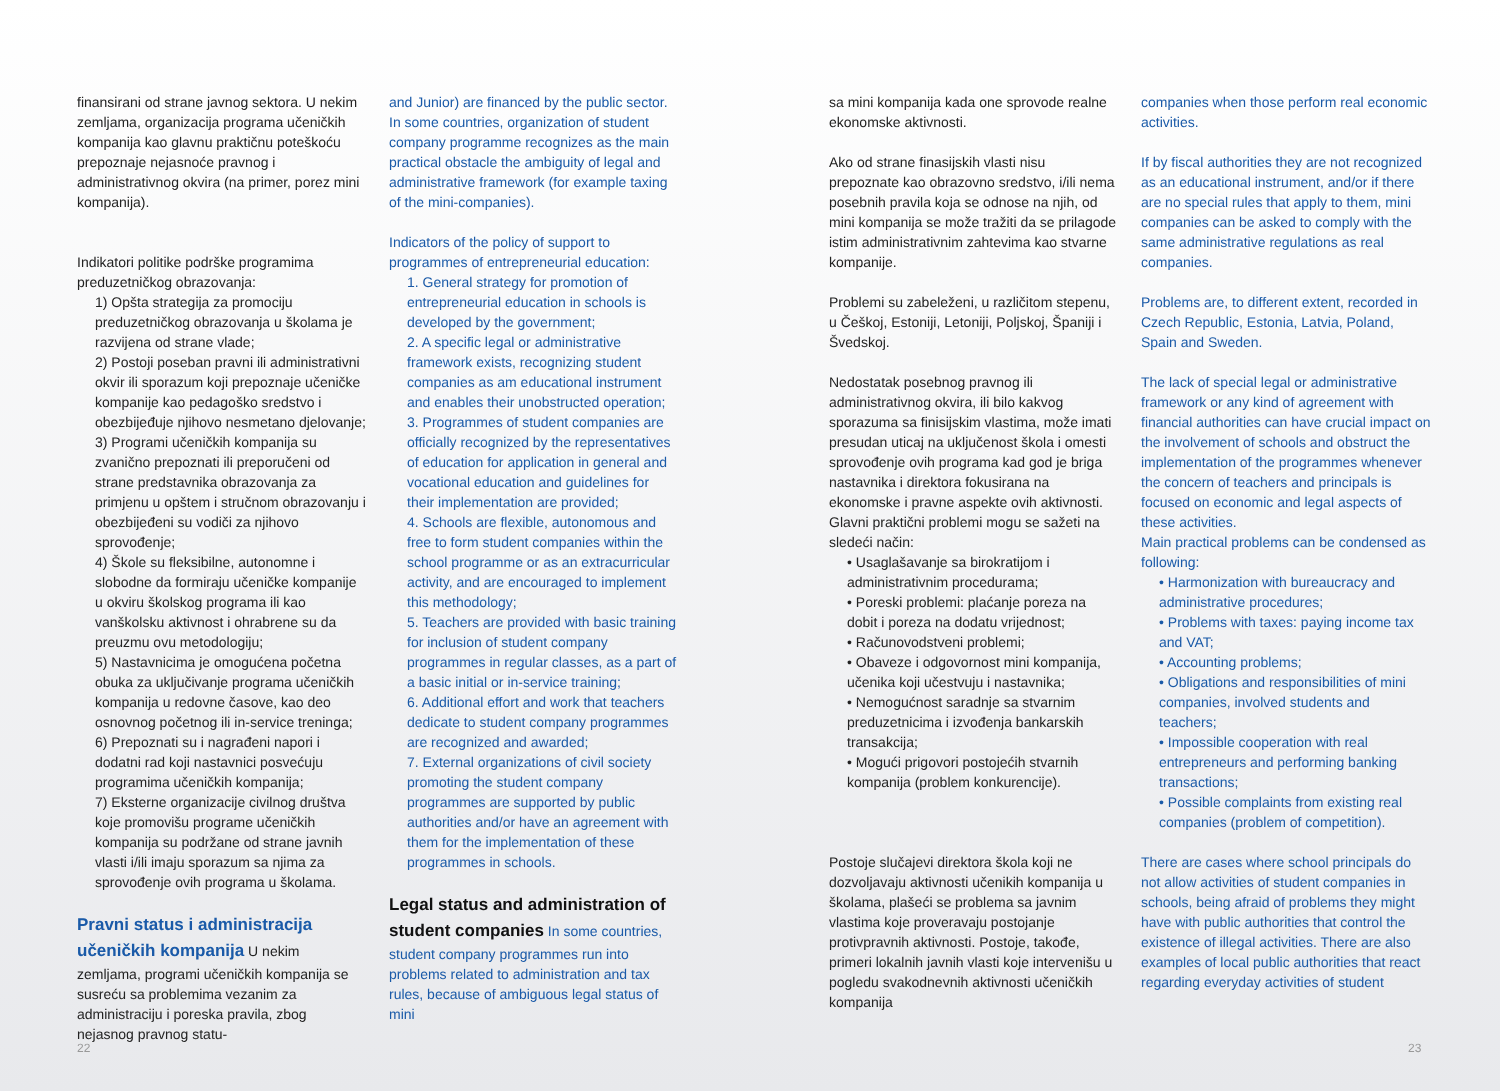finansirani od strane javnog sektora. U nekim zemljama, organizacija programa učeničkih kompanija kao glavnu praktičnu poteškoću prepoznaje nejasnoće pravnog i administrativnog okvira (na primer, porez mini kompanija).
Indikatori politike podrške programima preduzetničkog obrazovanja:
1) Opšta strategija za promociju preduzetničkog obrazovanja u školama je razvijena od strane vlade;
2) Postoji poseban pravni ili administrativni okvir ili sporazum koji prepoznaje učeničke kompanije kao pedagoško sredstvo i obezbijeđuje njihovo nesmetano djelovanje;
3) Programi učeničkih kompanija su zvanično prepoznati ili preporučeni od strane predstavnika obrazovanja za primjenu u opštem i stručnom obrazovanju i obezbijeđeni su vodiči za njihovo sprovođenje;
4) Škole su fleksibilne, autonomne i slobodne da formiraju učeničke kompanije u okviru školskog programa ili kao vanškolsku aktivnost i ohrabrene su da preuzmu ovu metodologiju;
5) Nastavnicima je omogućena početna obuka za uključivanje programa učeničkih kompanija u redovne časove, kao deo osnovnog početnog ili in-service treninga;
6) Prepoznati su i nagrađeni napori i dodatni rad koji nastavnici posvećuju programima učeničkih kompanija;
7) Eksterne organizacije civilnog društva koje promovišu programe učeničkih kompanija su podržane od strane javnih vlasti i/ili imaju sporazum sa njima za sprovođenje ovih programa u školama.
Pravni status i administracija učeničkih kompanija
U nekim zemljama, programi učeničkih kompanija se susreću sa problemima vezanim za administraciju i poreska pravila, zbog nejasnog pravnog statu-
and Junior) are financed by the public sector. In some countries, organization of student company programme recognizes as the main practical obstacle the ambiguity of legal and administrative framework (for example taxing of the mini-companies).
Indicators of the policy of support to programmes of entrepreneurial education:
1. General strategy for promotion of entrepreneurial education in schools is developed by the government;
2. A specific legal or administrative framework exists, recognizing student companies as am educational instrument and enables their unobstructed operation;
3. Programmes of student companies are officially recognized by the representatives of education for application in general and vocational education and guidelines for their implementation are provided;
4. Schools are flexible, autonomous and free to form student companies within the school programme or as an extracurricular activity, and are encouraged to implement this methodology;
5. Teachers are provided with basic training for inclusion of student company programmes in regular classes, as a part of a basic initial or in-service training;
6. Additional effort and work that teachers dedicate to student company programmes are recognized and awarded;
7. External organizations of civil society promoting the student company programmes are supported by public authorities and/or have an agreement with them for the implementation of these programmes in schools.
Legal status and administration of student companies
In some countries, student company programmes run into problems related to administration and tax rules, because of ambiguous legal status of mini
sa mini kompanija kada one sprovode realne ekonomske aktivnosti.
Ako od strane finasijskih vlasti nisu prepoznate kao obrazovno sredstvo, i/ili nema posebnih pravila koja se odnose na njih, od mini kompanija se može tražiti da se prilagode istim administrativnim zahtevima kao stvarne kompanije.
Problemi su zabeleženi, u različitom stepenu, u Češkoj, Estoniji, Letoniji, Poljskoj, Španiji i Švedskoj.
Nedostatak posebnog pravnog ili administrativnog okvira, ili bilo kakvog sporazuma sa finisijskim vlastima, može imati presudan uticaj na uključenost škola i omesti sprovođenje ovih programa kad god je briga nastavnika i direktora fokusirana na ekonomske i pravne aspekte ovih aktivnosti.
Glavni praktični problemi mogu se sažeti na sledeći način:
• Usaglašavanje sa birokratijom i administrativnim procedurama;
• Poreski problemi: plaćanje poreza na dobit i poreza na dodatu vrijednost;
• Računovodstveni problemi;
• Obaveze i odgovornost mini kompanija, učenika koji učestvuju i nastavnika;
• Nemogućnost saradnje sa stvarnim preduzetnicima i izvođenja bankarskih transakcija;
• Mogući prigovori postojećih stvarnih kompanija (problem konkurencije).
Postoje slučajevi direktora škola koji ne dozvoljavaju aktivnosti učenikih kompanija u školama, plašeći se problema sa javnim vlastima koje proveravaju postojanje protivpravnih aktivnosti. Postoje, takođe, primeri lokalnih javnih vlasti koje intervenišu u pogledu svakodnevnih aktivnosti učeničkih kompanija
companies when those perform real economic activities.
If by fiscal authorities they are not recognized as an educational instrument, and/or if there are no special rules that apply to them, mini companies can be asked to comply with the same administrative regulations as real companies.
Problems are, to different extent, recorded in Czech Republic, Estonia, Latvia, Poland, Spain and Sweden.
The lack of special legal or administrative framework or any kind of agreement with financial authorities can have crucial impact on the involvement of schools and obstruct the implementation of the programmes whenever the concern of teachers and principals is focused on economic and legal aspects of these activities.
Main practical problems can be condensed as following:
• Harmonization with bureaucracy and administrative procedures;
• Problems with taxes: paying income tax and VAT;
• Accounting problems;
• Obligations and responsibilities of mini companies, involved students and teachers;
• Impossible cooperation with real entrepreneurs and performing banking transactions;
• Possible complaints from existing real companies (problem of competition).
There are cases where school principals do not allow activities of student companies in schools, being afraid of problems they might have with public authorities that control the existence of illegal activities. There are also examples of local public authorities that react regarding everyday activities of student
22 23